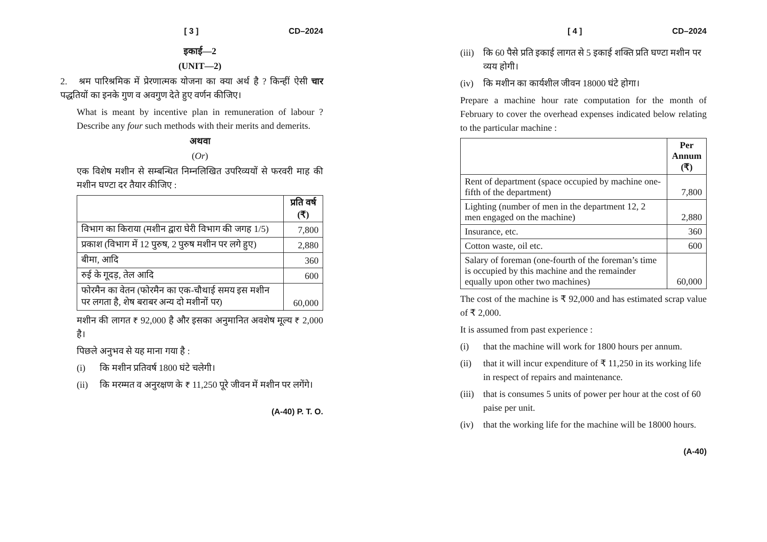[ 3 ] CD–2024
इकाई—2
(UNIT—2)
2. श्रम पारिश्रमिक में प्रेरणात्मक योजना का क्या अर्थ है ? किन्हीं ऐसी चार पद्धतियों का इनके गुण व अवगुण देते हुए वर्णन कीजिए।
What is meant by incentive plan in remuneration of labour ? Describe any four such methods with their merits and demerits.
अथवा
(Or)
एक विशेष मशीन से सम्बन्धित निम्नलिखित उपरिव्ययों से फरवरी माह की मशीन घण्टा दर तैयार कीजिए :
| | प्रति वर्ष (₹) |
| --- | --- |
| विभाग का किराया (मशीन द्वारा घेरी विभाग की जगह 1/5) | 7,800 |
| प्रकाश (विभाग में 12 पुरुष, 2 पुरुष मशीन पर लगे हुए) | 2,880 |
| बीमा, आदि | 360 |
| रुई के गूदड़, तेल आदि | 600 |
| फोरमैन का वेतन (फोरमैन का एक-चौथाई समय इस मशीन पर लगता है, शेष बराबर अन्य दो मशीनों पर) | 60,000 |
मशीन की लागत ₹ 92,000 है और इसका अनुमानित अवशेष मूल्य ₹ 2,000 है।
पिछले अनुभव से यह माना गया है :
(i) कि मशीन प्रतिवर्ष 1800 घंटे चलेगी।
(ii) कि मरम्मत व अनुरक्षण के ₹ 11,250 पूरे जीवन में मशीन पर लगेंगे।
(A-40) P. T. O.
[ 4 ] CD–2024
(iii) कि 60 पैसे प्रति इकाई लागत से 5 इकाई शक्ति प्रति घण्टा मशीन पर व्यय होगी।
(iv) कि मशीन का कार्यशील जीवन 18000 घंटे होगा।
Prepare a machine hour rate computation for the month of February to cover the overhead expenses indicated below relating to the particular machine :
| | Per Annum (₹) |
| --- | --- |
| Rent of department (space occupied by machine one-fifth of the department) | 7,800 |
| Lighting (number of men in the department 12, 2 men engaged on the machine) | 2,880 |
| Insurance, etc. | 360 |
| Cotton waste, oil etc. | 600 |
| Salary of foreman (one-fourth of the foreman’s time is occupied by this machine and the remainder equally upon other two machines) | 60,000 |
The cost of the machine is ₹ 92,000 and has estimated scrap value of ₹ 2,000.
It is assumed from past experience :
(i) that the machine will work for 1800 hours per annum.
(ii) that it will incur expenditure of ₹ 11,250 in its working life in respect of repairs and maintenance.
(iii) that is consumes 5 units of power per hour at the cost of 60 paise per unit.
(iv) that the working life for the machine will be 18000 hours.
(A-40)